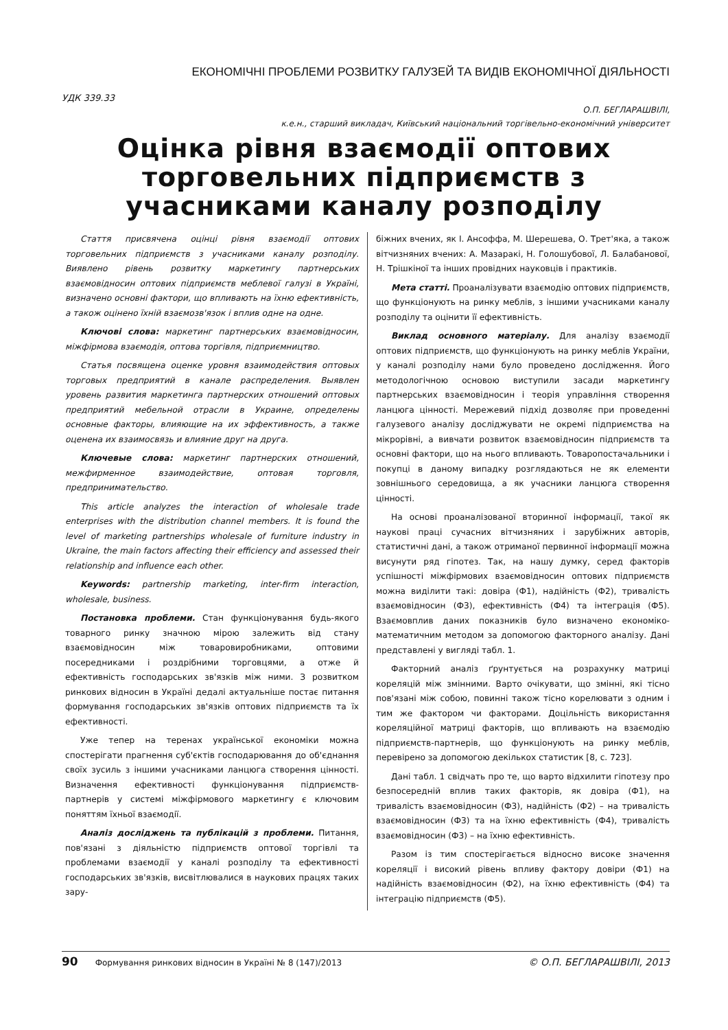ЕКОНОМІЧНІ ПРОБЛЕМИ РОЗВИТКУ ГАЛУЗЕЙ ТА ВИДІВ ЕКОНОМІЧНОЇ ДІЯЛЬНОСТІ
УДК 339.33
О.П. БЕГЛАРАШВІЛІ,
к.е.н., старший викладач, Київський національний торгівельно-економічний університет
Оцінка рівня взаємодії оптових торговельних підприємств з учасниками каналу розподілу
Стаття присвячена оцінці рівня взаємодії оптових торговельних підприємств з учасниками каналу розподілу. Виявлено рівень розвитку маркетингу партнерських взаємовідносин оптових підприємств меблевої галузі в Україні, визначено основні фактори, що впливають на їхню ефективність, а також оцінено їхній взаємозв'язок і вплив одне на одне.
Ключові слова: маркетинг партнерських взаємовідносин, міжфірмова взаємодія, оптова торгівля, підприємництво.
Статья посвящена оценке уровня взаимодействия оптовых торговых предприятий в канале распределения. Выявлен уровень развития маркетинга партнерских отношений оптовых предприятий мебельной отрасли в Украине, определены основные факторы, влияющие на их эффективность, а также оценена их взаимосвязь и влияние друг на друга.
Ключевые слова: маркетинг партнерских отношений, межфирменное взаимодействие, оптовая торговля, предпринимательство.
This article analyzes the interaction of wholesale trade enterprises with the distribution channel members. It is found the level of marketing partnerships wholesale of furniture industry in Ukraine, the main factors affecting their efficiency and assessed their relationship and influence each other.
Keywords: partnership marketing, inter-firm interaction, wholesale, business.
Постановка проблеми. Стан функціонування будь-якого товарного ринку значною мірою залежить від стану взаємовідносин між товаровиробниками, оптовими посередниками і роздрібними торговцями, а отже й ефективність господарських зв'язків між ними. З розвитком ринкових відносин в Україні дедалі актуальніше постає питання формування господарських зв'язків оптових підприємств та їх ефективності.
Уже тепер на теренах української економіки можна спостерігати прагнення суб'єктів господарювання до об'єднання своїх зусиль з іншими учасниками ланцюга створення цінності. Визначення ефективності функціонування підприємств-партнерів у системі міжфірмового маркетингу є ключовим поняттям їхньої взаємодії.
Аналіз досліджень та публікацій з проблеми. Питання, пов'язані з діяльністю підприємств оптової торгівлі та проблемами взаємодії у каналі розподілу та ефективності господарських зв'язків, висвітлювалися в наукових працях таких зару-
біжних вчених, як І. Ансоффа, М. Шерешева, О. Трет'яка, а також вітчизняних вчених: А. Мазаракі, Н. Голошубової, Л. Балабанової, Н. Трішкіної та інших провідних науковців і практиків.
Мета статті. Проаналізувати взаємодію оптових підприємств, що функціонують на ринку меблів, з іншими учасниками каналу розподілу та оцінити її ефективність.
Виклад основного матеріалу. Для аналізу взаємодії оптових підприємств, що функціонують на ринку меблів України, у каналі розподілу нами було проведено дослідження. Його методологічною основою виступили засади маркетингу партнерських взаємовідносин і теорія управління створення ланцюга цінності. Мережевий підхід дозволяє при проведенні галузевого аналізу досліджувати не окремі підприємства на мікрорівні, а вивчати розвиток взаємовідносин підприємств та основні фактори, що на нього впливають. Товаропостачальники і покупці в даному випадку розглядаються не як елементи зовнішнього середовища, а як учасники ланцюга створення цінності.
На основі проаналізованої вторинної інформації, такої як наукові праці сучасних вітчизняних і зарубіжних авторів, статистичні дані, а також отриманої первинної інформації можна висунути ряд гіпотез. Так, на нашу думку, серед факторів успішності міжфірмових взаємовідносин оптових підприємств можна виділити такі: довіра (Ф1), надійність (Ф2), тривалість взаємовідносин (Ф3), ефективність (Ф4) та інтеграція (Ф5). Взаємовплив даних показників було визначено економіко-математичним методом за допомогою факторного аналізу. Дані представлені у вигляді табл. 1.
Факторний аналіз ґрунтується на розрахунку матриці кореляцій між змінними. Варто очікувати, що змінні, які тісно пов'язані між собою, повинні також тісно корелювати з одним і тим же фактором чи факторами. Доцільність використання кореляційної матриці факторів, що впливають на взаємодію підприємств-партнерів, що функціонують на ринку меблів, перевірено за допомогою декількох статистик [8, с. 723].
Дані табл. 1 свідчать про те, що варто відхилити гіпотезу про безпосередній вплив таких факторів, як довіра (Ф1), на тривалість взаємовідносин (Ф3), надійність (Ф2) – на тривалість взаємовідносин (Ф3) та на їхню ефективність (Ф4), тривалість взаємовідносин (Ф3) – на їхню ефективність.
Разом із тим спостерігається відносно високе значення кореляції і високий рівень впливу фактору довіри (Ф1) на надійність взаємовідносин (Ф2), на їхню ефективність (Ф4) та інтеграцію підприємств (Ф5).
90 Формування ринкових відносин в Україні № 8 (147)/2013 © О.П. БЕГЛАРАШВІЛІ, 2013